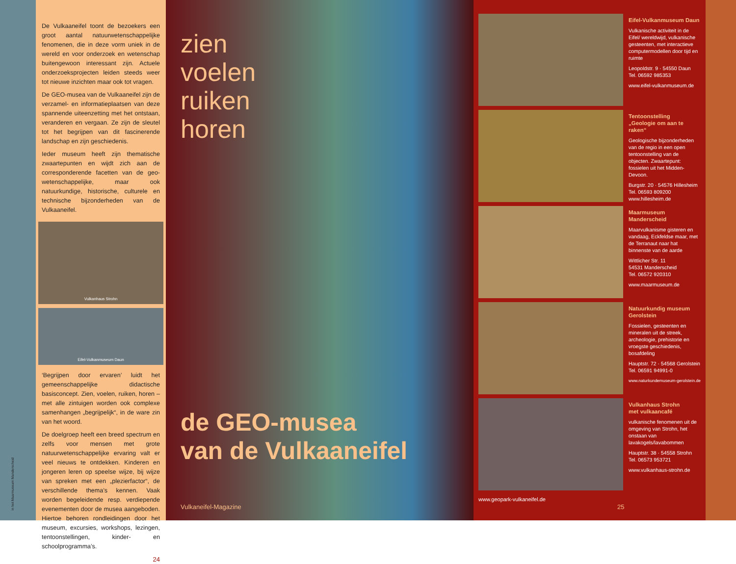in het Maarmuseum Manderscheid
De Vulkaaneifel toont de bezoekers een groot aantal natuurwetenschappelijke fenomenen, die in deze vorm uniek in de wereld en voor onderzoek en wetenschap buitengewoon interessant zijn. Actuele onderzoeksprojecten leiden steeds weer tot nieuwe inzichten maar ook tot vragen.
De GEO-musea van de Vulkaaneifel zijn de verzamel- en informatieplaatsen van deze spannende uiteenzetting met het ontstaan, veranderen en vergaan. Ze zijn de sleutel tot het begrijpen van dit fascinerende landschap en zijn geschiedenis.
Ieder museum heeft zijn thematische zwaartepunten en wijdt zich aan de corresponderende facetten van de geo-wetenschappelijke, maar ook natuurkundige, historische, culturele en technische bijzonderheden van de Vulkaaneifel.
Vulkanhaus Strohn
Eifel-Vulkanmuseum Daun
‘Begrijpen door ervaren’ luidt het gemeenschappelijke didactische basisconcept. Zien, voelen, ruiken, horen – met alle zintuigen worden ook complexe samenhangen „begrijpelijk“, in de ware zin van het woord.
De doelgroep heeft een breed spectrum en zelfs voor mensen met grote natuurwetenschappelijke ervaring valt er veel nieuws te ontdekken. Kinderen en jongeren leren op speelse wijze, bij wijze van spreken met een „plezierfactor“, de verschillende thema’s kennen. Vaak worden begeleidende resp. verdiepende evenementen door de musea aangeboden. Hiertoe behoren rondleidingen door het museum, excursies, workshops, lezingen, tentoonstellingen, kinder- en schoolprogramma’s.
24
zien
voelen
ruiken
horen
de GEO-musea
van de Vulkaaneifel
Vulkaneifel-Magazine
Eifel-Vulkanmuseum Daun
Vulkanische activiteit in de Eifel/ wereldwijd, vulkanische gesteenten, met interactieve computermodellen door tijd en ruimte
Leopoldstr. 9 · 54550 Daun
Tel. 06592 985353
www.eifel-vulkanmuseum.de
Tentoonstelling
„Geologie om aan te raken“
Geologische bijzonderheden van de regio in een open tentoonstelling van de objecten. Zwaartepunt: fossielen uit het Midden-Devoon.
Burgstr. 20 · 54576 Hillesheim
Tel. 06593 809200
www.hillesheim.de
Maarmuseum Manderscheid
Maarvulkanisme gisteren en vandaag, Eckfeldse maar, met de Terranaut naar hat binnenste van de aarde
Wittlicher Str. 11
54531 Manderscheid
Tel. 06572 920310
www.maarmuseum.de
Natuurkundig museum Gerolstein
Fossielen, gesteenten en mineralen uit de streek, archeologie, prehistorie en vroegste geschiedenis, bosafdeling
Hauptstr. 72 · 54568 Gerolstein
Tel. 06591 94991-0
www.naturkundemuseum-gerolstein.de
Vulkanhaus Strohn
met vulkaancafé
vulkanische fenomenen uit de omgeving van Strohn, het onstaan van lavakogels/lavabommen
Hauptstr. 38 · 54558 Strohn
Tel. 06573 953721
www.vulkanhaus-strohn.de
www.geopark-vulkaneifel.de
25